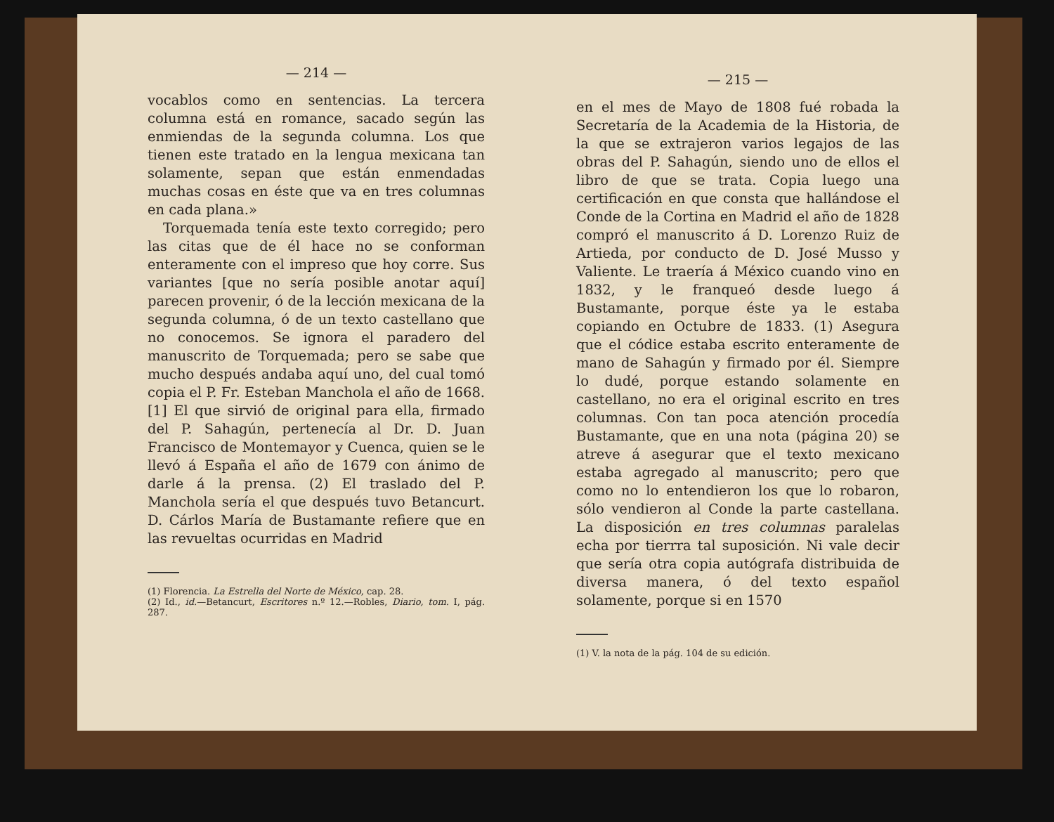— 214 —
vocablos como en sentencias. La tercera columna está en romance, sacado según las enmiendas de la segunda columna. Los que tienen este tratado en la lengua mexicana tan solamente, sepan que están enmendadas muchas cosas en éste que va en tres columnas en cada plana.»
Torquemada tenía este texto corregido; pero las citas que de él hace no se conforman enteramente con el impreso que hoy corre. Sus variantes [que no sería posible anotar aquí] parecen provenir, ó de la lección mexicana de la segunda columna, ó de un texto castellano que no conocemos. Se ignora el paradero del manuscrito de Torquemada; pero se sabe que mucho después andaba aquí uno, del cual tomó copia el P. Fr. Esteban Manchola el año de 1668. [1] El que sirvió de original para ella, firmado del P. Sahagún, pertenecía al Dr. D. Juan Francisco de Montemayor y Cuenca, quien se le llevó á España el año de 1679 con ánimo de darle á la prensa. (2) El traslado del P. Manchola sería el que después tuvo Betancurt. D. Cárlos María de Bustamante refiere que en las revueltas ocurridas en Madrid
(1) Florencia. La Estrella del Norte de México, cap. 28.
(2) Id., id.—Betancurt, Escritores n.º 12.—Robles, Diario, tom. I, pág. 287.
— 215 —
en el mes de Mayo de 1808 fué robada la Secretaría de la Academia de la Historia, de la que se extrajeron varios legajos de las obras del P. Sahagún, siendo uno de ellos el libro de que se trata. Copia luego una certificación en que consta que hallándose el Conde de la Cortina en Madrid el año de 1828 compró el manuscrito á D. Lorenzo Ruiz de Artieda, por conducto de D. José Musso y Valiente. Le traería á México cuando vino en 1832, y le franqueó desde luego á Bustamante, porque éste ya le estaba copiando en Octubre de 1833. (1) Asegura que el códice estaba escrito enteramente de mano de Sahagún y firmado por él. Siempre lo dudé, porque estando solamente en castellano, no era el original escrito en tres columnas. Con tan poca atención procedía Bustamante, que en una nota (página 20) se atreve á asegurar que el texto mexicano estaba agregado al manuscrito; pero que como no lo entendieron los que lo robaron, sólo vendieron al Conde la parte castellana. La disposición en tres columnas paralelas echa por tierrra tal suposición. Ni vale decir que sería otra copia autógrafa distribuida de diversa manera, ó del texto español solamente, porque si en 1570
(1) V. la nota de la pág. 104 de su edición.